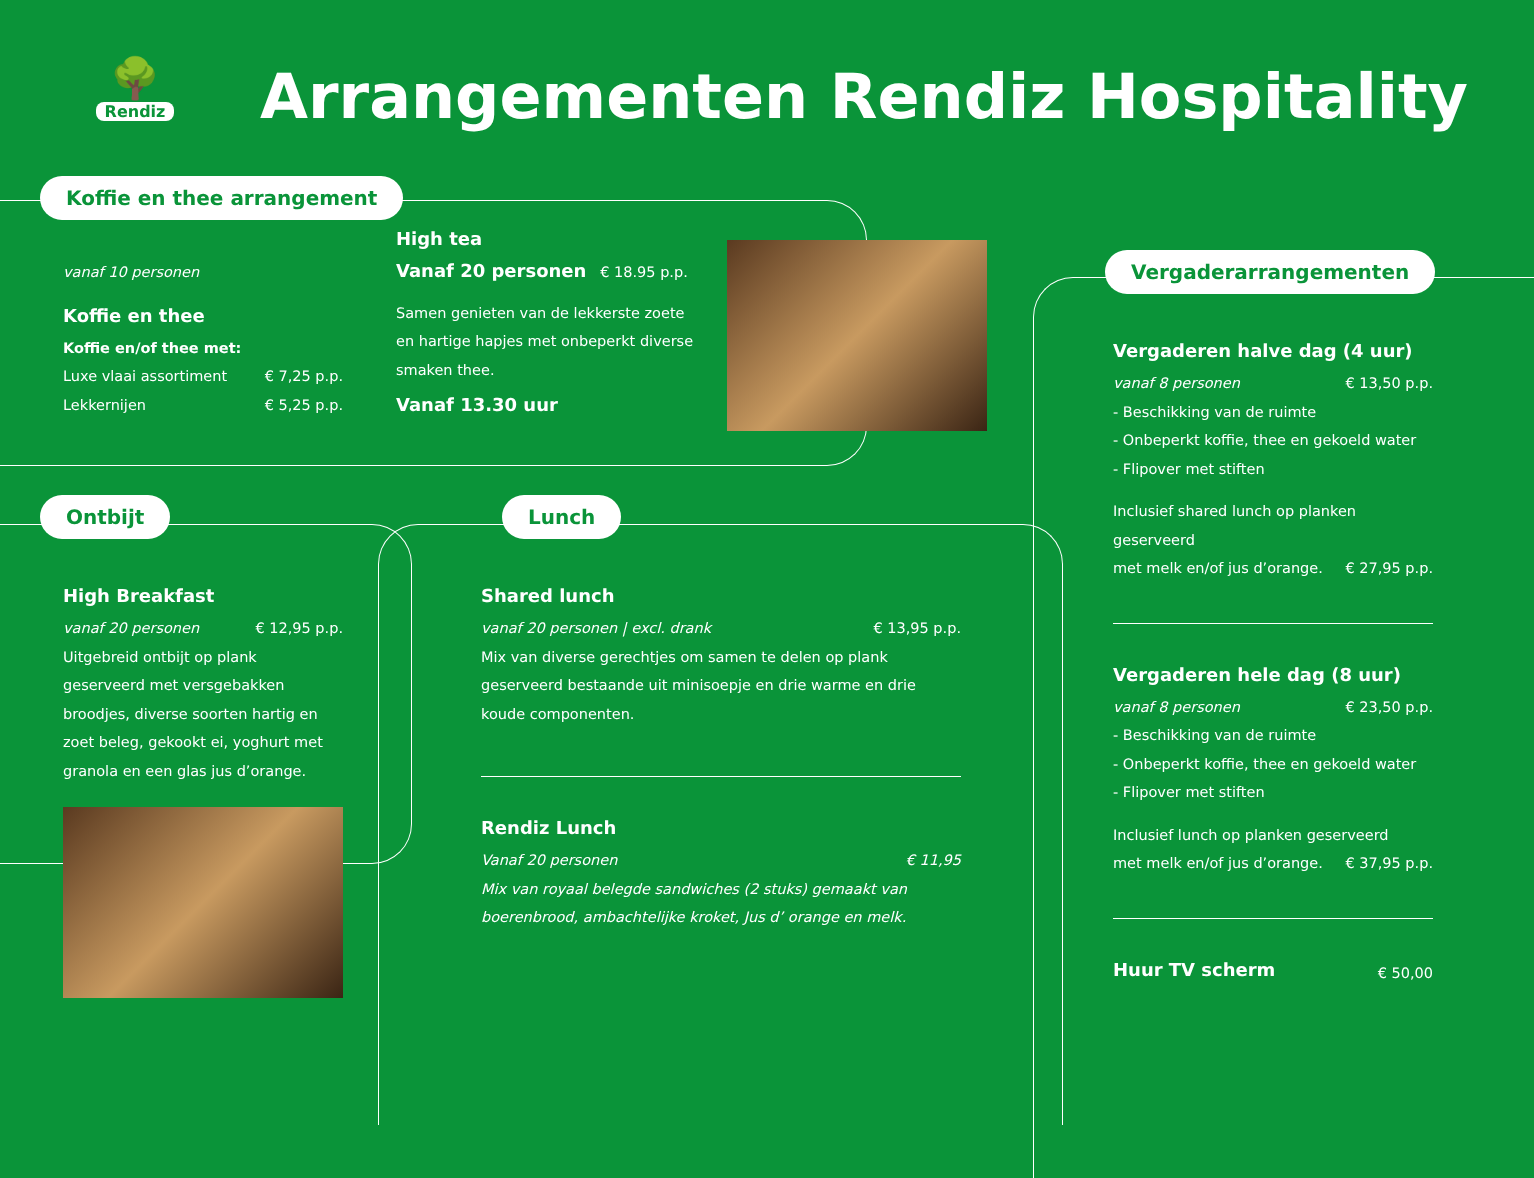🌳
Rendiz
Arrangementen Rendiz Hospitality
Koffie en thee arrangement
vanaf 10 personen
Koffie en thee
Koffie en/of thee met:
Luxe vlaai assortiment € 7,25 p.p.
Lekkernijen € 5,25 p.p.
High tea
Vanaf 20 personen € 18.95 p.p.
Samen genieten van de lekkerste zoete en hartige hapjes met onbeperkt diverse smaken thee.
Vanaf 13.30 uur
Vergaderarrangementen
Vergaderen halve dag (4 uur)
vanaf 8 personen € 13,50 p.p.
- Beschikking van de ruimte
- Onbeperkt koffie, thee en gekoeld water
- Flipover met stiften
Inclusief shared lunch op planken geserveerd
met melk en/of jus d’orange. € 27,95 p.p.
Vergaderen hele dag (8 uur)
vanaf 8 personen € 23,50 p.p.
- Beschikking van de ruimte
- Onbeperkt koffie, thee en gekoeld water
- Flipover met stiften
Inclusief lunch op planken geserveerd
met melk en/of jus d’orange. € 37,95 p.p.
Huur TV scherm
€ 50,00
Ontbijt
High Breakfast
vanaf 20 personen € 12,95 p.p.
Uitgebreid ontbijt op plank geserveerd met versgebakken broodjes, diverse soorten hartig en zoet beleg, gekookt ei, yoghurt met granola en een glas jus d’orange.
Lunch
Shared lunch
vanaf 20 personen | excl. drank
€ 13,95 p.p.
Mix van diverse gerechtjes om samen te delen op plank geserveerd bestaande uit minisoepje en drie warme en drie koude componenten.
Rendiz Lunch
Vanaf 20 personen € 11,95
Mix van royaal belegde sandwiches (2 stuks) gemaakt van boerenbrood, ambachtelijke kroket, Jus d’ orange en melk.